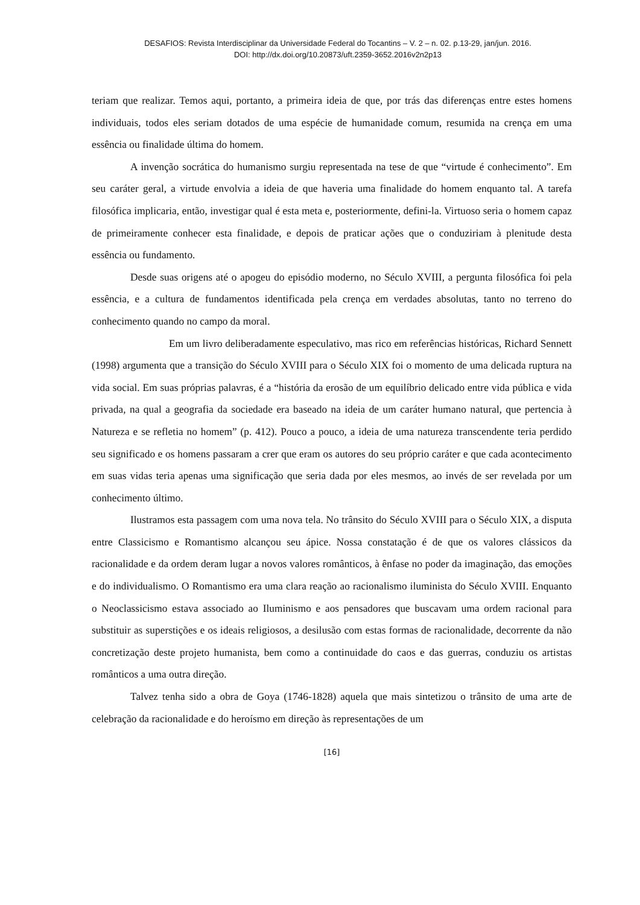DESAFIOS: Revista Interdisciplinar da Universidade Federal do Tocantins – V. 2 – n. 02. p.13-29, jan/jun. 2016.
DOI: http://dx.doi.org/10.20873/uft.2359-3652.2016v2n2p13
teriam que realizar. Temos aqui, portanto, a primeira ideia de que, por trás das diferenças entre estes homens individuais, todos eles seriam dotados de uma espécie de humanidade comum, resumida na crença em uma essência ou finalidade última do homem.
A invenção socrática do humanismo surgiu representada na tese de que “virtude é conhecimento”. Em seu caráter geral, a virtude envolvia a ideia de que haveria uma finalidade do homem enquanto tal. A tarefa filosófica implicaria, então, investigar qual é esta meta e, posteriormente, defini-la. Virtuoso seria o homem capaz de primeiramente conhecer esta finalidade, e depois de praticar ações que o conduziriam à plenitude desta essência ou fundamento.
Desde suas origens até o apogeu do episódio moderno, no Século XVIII, a pergunta filosófica foi pela essência, e a cultura de fundamentos identificada pela crença em verdades absolutas, tanto no terreno do conhecimento quando no campo da moral.
Em um livro deliberadamente especulativo, mas rico em referências históricas, Richard Sennett (1998) argumenta que a transição do Século XVIII para o Século XIX foi o momento de uma delicada ruptura na vida social. Em suas próprias palavras, é a “história da erosão de um equilíbrio delicado entre vida pública e vida privada, na qual a geografia da sociedade era baseado na ideia de um caráter humano natural, que pertencia à Natureza e se refletia no homem” (p. 412). Pouco a pouco, a ideia de uma natureza transcendente teria perdido seu significado e os homens passaram a crer que eram os autores do seu próprio caráter e que cada acontecimento em suas vidas teria apenas uma significação que seria dada por eles mesmos, ao invés de ser revelada por um conhecimento último.
Ilustramos esta passagem com uma nova tela. No trânsito do Século XVIII para o Século XIX, a disputa entre Classicismo e Romantismo alcançou seu ápice. Nossa constatação é de que os valores clássicos da racionalidade e da ordem deram lugar a novos valores românticos, à ênfase no poder da imaginação, das emoções e do individualismo. O Romantismo era uma clara reação ao racionalismo iluminista do Século XVIII. Enquanto o Neoclassicismo estava associado ao Iluminismo e aos pensadores que buscavam uma ordem racional para substituir as superstições e os ideais religiosos, a desilusão com estas formas de racionalidade, decorrente da não concretização deste projeto humanista, bem como a continuidade do caos e das guerras, conduziu os artistas românticos a uma outra direção.
Talvez tenha sido a obra de Goya (1746-1828) aquela que mais sintetizou o trânsito de uma arte de celebração da racionalidade e do heroísmo em direção às representações de um
[16]